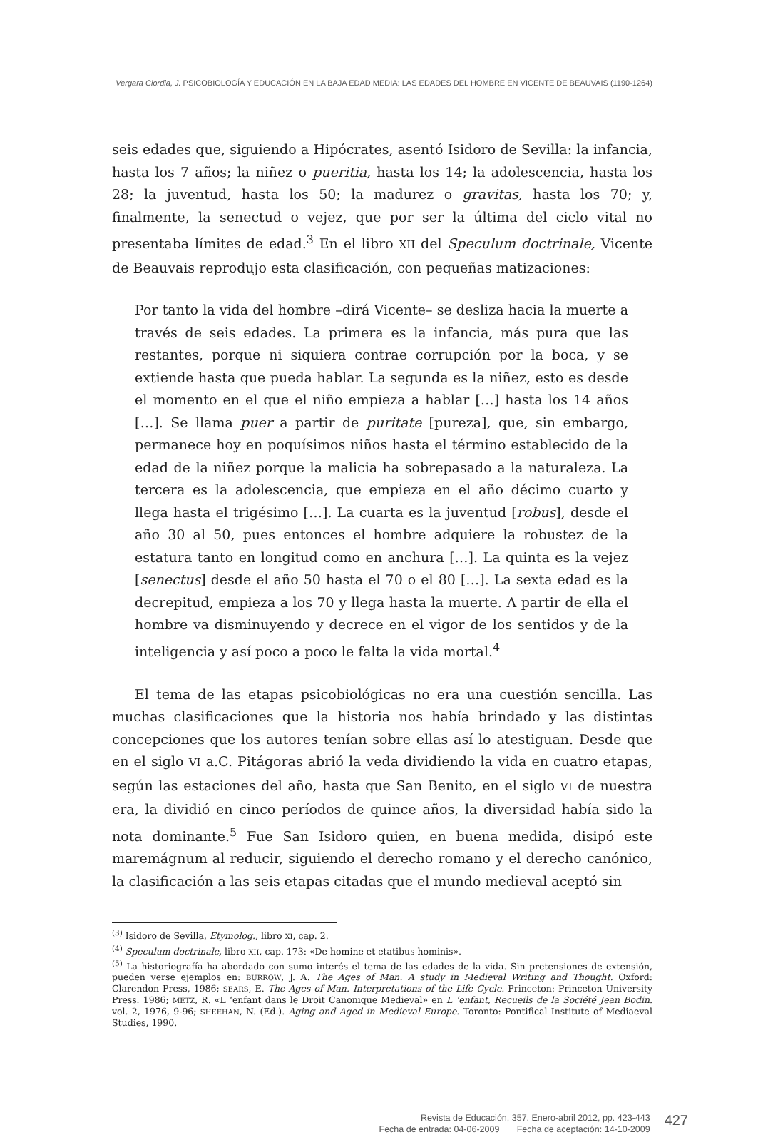Vergara Ciordia, J. PSICOBIOLOGÍA Y EDUCACIÓN EN LA BAJA EDAD MEDIA: LAS EDADES DEL HOMBRE EN VICENTE DE BEAUVAIS (1190-1264)
seis edades que, siguiendo a Hipócrates, asentó Isidoro de Sevilla: la infancia, hasta los 7 años; la niñez o pueritia, hasta los 14; la adolescencia, hasta los 28; la juventud, hasta los 50; la madurez o gravitas, hasta los 70; y, finalmente, la senectud o vejez, que por ser la última del ciclo vital no presentaba límites de edad.<sup>3</sup> En el libro XII del Speculum doctrinale, Vicente de Beauvais reprodujo esta clasificación, con pequeñas matizaciones:
Por tanto la vida del hombre –dirá Vicente– se desliza hacia la muerte a través de seis edades. La primera es la infancia, más pura que las restantes, porque ni siquiera contrae corrupción por la boca, y se extiende hasta que pueda hablar. La segunda es la niñez, esto es desde el momento en el que el niño empieza a hablar […] hasta los 14 años […]. Se llama puer a partir de puritate [pureza], que, sin embargo, permanece hoy en poquísimos niños hasta el término establecido de la edad de la niñez porque la malicia ha sobrepasado a la naturaleza. La tercera es la adolescencia, que empieza en el año décimo cuarto y llega hasta el trigésimo […]. La cuarta es la juventud [robus], desde el año 30 al 50, pues entonces el hombre adquiere la robustez de la estatura tanto en longitud como en anchura […]. La quinta es la vejez [senectus] desde el año 50 hasta el 70 o el 80 […]. La sexta edad es la decrepitud, empieza a los 70 y llega hasta la muerte. A partir de ella el hombre va disminuyendo y decrece en el vigor de los sentidos y de la inteligencia y así poco a poco le falta la vida mortal.<sup>4</sup>
El tema de las etapas psicobiológicas no era una cuestión sencilla. Las muchas clasificaciones que la historia nos había brindado y las distintas concepciones que los autores tenían sobre ellas así lo atestiguan. Desde que en el siglo VI a.C. Pitágoras abrió la veda dividiendo la vida en cuatro etapas, según las estaciones del año, hasta que San Benito, en el siglo VI de nuestra era, la dividió en cinco períodos de quince años, la diversidad había sido la nota dominante.<sup>5</sup> Fue San Isidoro quien, en buena medida, disipó este maremágnum al reducir, siguiendo el derecho romano y el derecho canónico, la clasificación a las seis etapas citadas que el mundo medieval aceptó sin
<sup>(3)</sup> Isidoro de Sevilla, Etymolog., libro XI, cap. 2.
<sup>(4)</sup> Speculum doctrinale, libro XII, cap. 173: «De homine et etatibus hominis».
<sup>(5)</sup> La historiografía ha abordado con sumo interés el tema de las edades de la vida. Sin pretensiones de extensión, pueden verse ejemplos en: BURROW, J. A. The Ages of Man. A study in Medieval Writing and Thought. Oxford: Clarendon Press, 1986; SEARS, E. The Ages of Man. Interpretations of the Life Cycle. Princeton: Princeton University Press. 1986; METZ, R. «L ‘enfant dans le Droit Canonique Medieval» en L ‘enfant, Recueils de la Société Jean Bodin. vol. 2, 1976, 9-96; SHEEHAN, N. (Ed.). Aging and Aged in Medieval Europe. Toronto: Pontifical Institute of Mediaeval Studies, 1990.
Revista de Educación, 357. Enero-abril 2012, pp. 423-443
Fecha de entrada: 04-06-2009 Fecha de aceptación: 14-10-2009
427